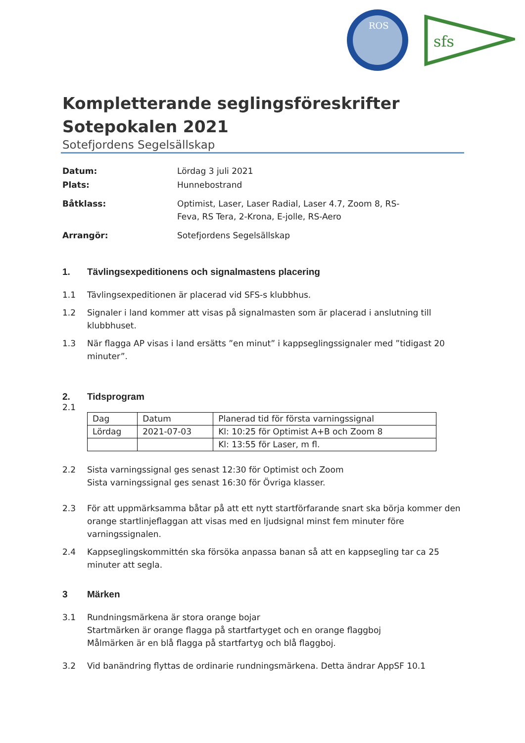ROS
sfs
Kompletterande seglingsföreskrifter
Sotepokalen 2021
Sotefjordens Segelsällskap
Datum:
Lördag 3 juli 2021
Plats:
Hunnebostrand
Båtklass:
Optimist, Laser, Laser Radial, Laser 4.7, Zoom 8, RS-Feva, RS Tera, 2-Krona, E-jolle, RS-Aero
Arrangör:
Sotefjordens Segelsällskap
1. Tävlingsexpeditionens och signalmastens placering
1.1 Tävlingsexpeditionen är placerad vid SFS-s klubbhus.
1.2 Signaler i land kommer att visas på signalmasten som är placerad i anslutning till klubbhuset.
1.3 När flagga AP visas i land ersätts ”en minut” i kappseglingssignaler med ”tidigast 20 minuter”.
2. Tidsprogram
2.1
| Dag | Datum | Planerad tid för första varningssignal |
| --- | --- | --- |
| Lördag | 2021-07-03 | Kl: 10:25 för Optimist A+B och Zoom 8 |
| | | Kl: 13:55 för Laser, m fl. |
2.2 Sista varningssignal ges senast 12:30 för Optimist och Zoom
Sista varningssignal ges senast 16:30 för Övriga klasser.
2.3 För att uppmärksamma båtar på att ett nytt startförfarande snart ska börja kommer den orange startlinjeflaggan att visas med en ljudsignal minst fem minuter före varningssignalen.
2.4 Kappseglingskommittén ska försöka anpassa banan så att en kappsegling tar ca 25 minuter att segla.
3 Märken
3.1 Rundningsmärkena är stora orange bojar
Startmärken är orange flagga på startfartyget och en orange flaggboj
Målmärken är en blå flagga på startfartyg och blå flaggboj.
3.2 Vid banändring flyttas de ordinarie rundningsmärkena. Detta ändrar AppSF 10.1